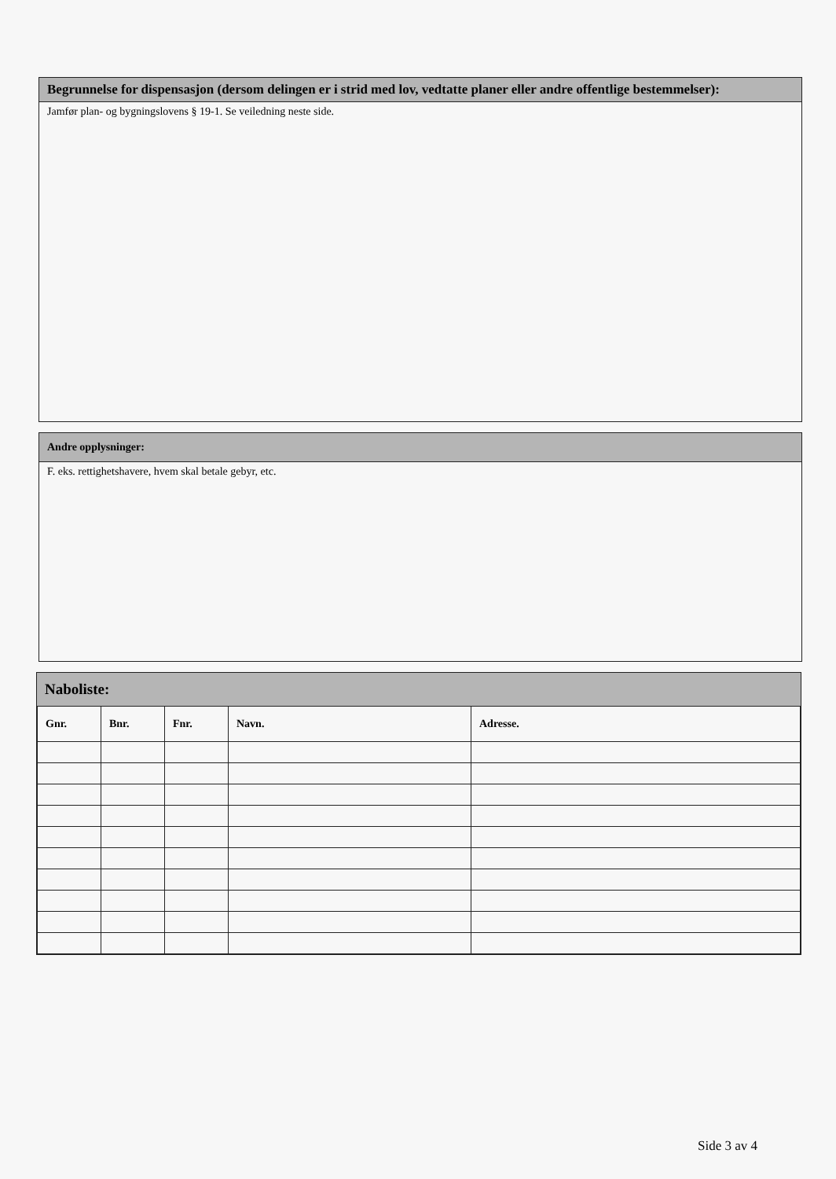Begrunnelse for dispensasjon (dersom delingen er i strid med lov, vedtatte planer eller andre offentlige bestemmelser):
Jamfør plan- og bygningslovens § 19-1. Se veiledning neste side.
Andre opplysninger:
F. eks. rettighetshavere, hvem skal betale gebyr, etc.
Naboliste:
| Gnr. | Bnr. | Fnr. | Navn. | Adresse. |
| --- | --- | --- | --- | --- |
Side 3 av 4